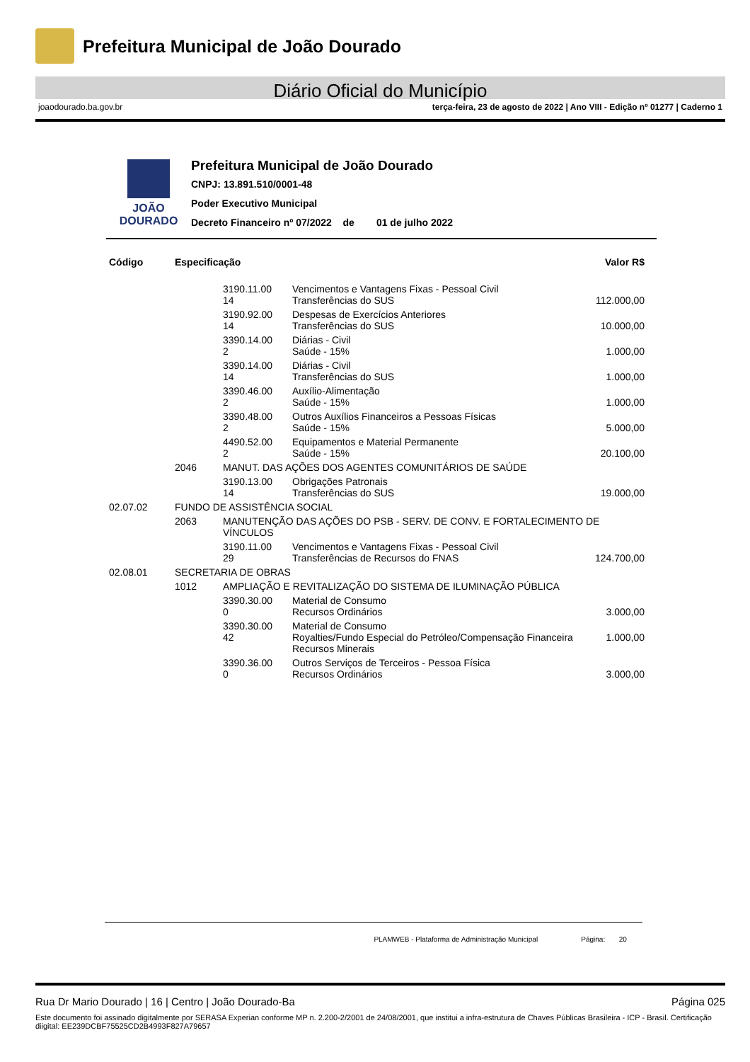Prefeitura Municipal de João Dourado
Diário Oficial do Município
joaodourado.ba.gov.br terça-feira, 23 de agosto de 2022 | Ano VIII - Edição nº 01277 | Caderno 1
JOÃO
DOURADO
Prefeitura Municipal de João Dourado
CNPJ: 13.891.510/0001-48
Poder Executivo Municipal
Decreto Financeiro nº 07/2022 de 01 de julho 2022
| Código | Especificação | | | Valor R$ |
| --- | --- | --- | --- | --- |
| | | 3190.11.00 14 | Vencimentos e Vantagens Fixas - Pessoal Civil Transferências do SUS | 112.000,00 |
| | | 3190.92.00 14 | Despesas de Exercícios Anteriores Transferências do SUS | 10.000,00 |
| | | 3390.14.00 2 | Diárias - Civil Saúde - 15% | 1.000,00 |
| | | 3390.14.00 14 | Diárias - Civil Transferências do SUS | 1.000,00 |
| | | 3390.46.00 2 | Auxílio-Alimentação Saúde - 15% | 1.000,00 |
| | | 3390.48.00 2 | Outros Auxílios Financeiros a Pessoas Físicas Saúde - 15% | 5.000,00 |
| | | 4490.52.00 2 | Equipamentos e Material Permanente Saúde - 15% | 20.100,00 |
| | 2046 | MANUT. DAS AÇÕES DOS AGENTES COMUNITÁRIOS DE SAÚDE | | |
| | | 3190.13.00 14 | Obrigações Patronais Transferências do SUS | 19.000,00 |
| 02.07.02 | FUNDO DE ASSISTÊNCIA SOCIAL | | | |
| | 2063 | MANUTENÇÃO DAS AÇÕES DO PSB - SERV. DE CONV. E FORTALECIMENTO DE VÍNCULOS | | |
| | | 3190.11.00 29 | Vencimentos e Vantagens Fixas - Pessoal Civil Transferências de Recursos do FNAS | 124.700,00 |
| 02.08.01 | SECRETARIA DE OBRAS | | | |
| | 1012 | AMPLIAÇÃO E REVITALIZAÇÃO DO SISTEMA DE ILUMINAÇÃO PÚBLICA | | |
| | | 3390.30.00 0 | Material de Consumo Recursos Ordinários | 3.000,00 |
| | | 3390.30.00 42 | Material de Consumo Royalties/Fundo Especial do Petróleo/Compensação Financeira Recursos Minerais | 1.000,00 |
| | | 3390.36.00 0 | Outros Serviços de Terceiros - Pessoa Física Recursos Ordinários | 3.000,00 |
PLAMWEB - Plataforma de Administração Municipal Página: 20
Rua Dr Mario Dourado | 16 | Centro | João Dourado-Ba Página 025
Este documento foi assinado digitalmente por SERASA Experian conforme MP n. 2.200-2/2001 de 24/08/2001, que institui a infra-estrutura de Chaves Públicas Brasileira - ICP - Brasil. Certificação diigital: EE239DCBF75525CD2B4993F827A79657